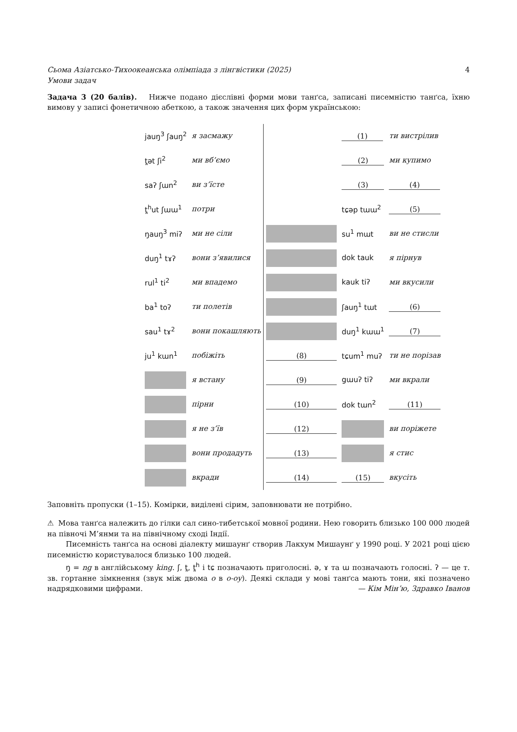Сьома Азіатсько-Тихоокеанська олімпіада з лінгвістики (2025) 4
Умови задач
Задача 3 (20 балів). Нижче подано дієслівні форми мови танґса, записані писемністю танґса, їхню вимову у записі фонетичною абеткою, а також значення цих форм українською:
| | jauŋ<sup>3</sup> ʃauŋ<sup>2</sup> | я засмажу |
| | t̪ət ʃi<sup>2</sup> | ми вб’ємо |
| | saʔ ʃɯn<sup>2</sup> | ви з’їсте |
| | t̪<sup>h</sup>ut ʃɯɯ<sup>1</sup> | потри |
| | ŋauŋ<sup>3</sup> miʔ | ми не сіли |
| | duŋ<sup>1</sup> tɤʔ | вони з’явилися |
| | rul<sup>1</sup> ti<sup>2</sup> | ми впадемо |
| | ba<sup>1</sup> toʔ | ти полетів |
| | sau<sup>1</sup> tɤ<sup>2</sup> | вони покашляють |
| | ju<sup>1</sup> kɯn<sup>1</sup> | побіжіть |
| | | я встану |
| | | пірни |
| | | я не з’їв |
| | | вони продадуть |
| | | вкради |
| | (1) | ти вистрілив |
| | (2) | ми купимо |
| | (3) | (4) |
| | tɕəp tɯɯ<sup>2</sup> | (5) |
| | su<sup>1</sup> mɯt | ви не стисли |
| | dok tauk | я пірнув |
| | kauk tiʔ | ми вкусили |
| | ʃauŋ<sup>1</sup> tɯt | (6) |
| | duŋ<sup>1</sup> kɯɯ<sup>1</sup> | (7) |
| (8) | tɕum<sup>1</sup> muʔ | ти не порізав |
| (9) | gɯuʔ tiʔ | ми вкрали |
| (10) | dok tɯn<sup>2</sup> | (11) |
| (12) | | ви поріжете |
| (13) | | я стис |
| (14) | (15) | вкусіть |
Заповніть пропуски (1–15). Комірки, виділені сірим, заповнювати не потрібно.
⚠ Мова танґса належить до гілки сал сино-тибетської мовної родини. Нею говорить близько 100 000 людей на півночі М’янми та на північному сході Індії.
Писемність танґса на основі діалекту мишаунґ створив Лакхум Мишаунґ у 1990 році. У 2021 році цією писемністю користувалося близько 100 людей.
ŋ = ng в англійському king. ʃ, t̪, t̪<sup>h</sup> і tɕ позначають приголосні. ə, ɤ та ɯ позначають голосні. ʔ — це т. зв. гортанне зімкнення (звук між двома о в о-оу). Деякі склади у мові танґса мають тони, які позначено надрядковими цифрами. — Кім Мінʼю, Здравко Іванов